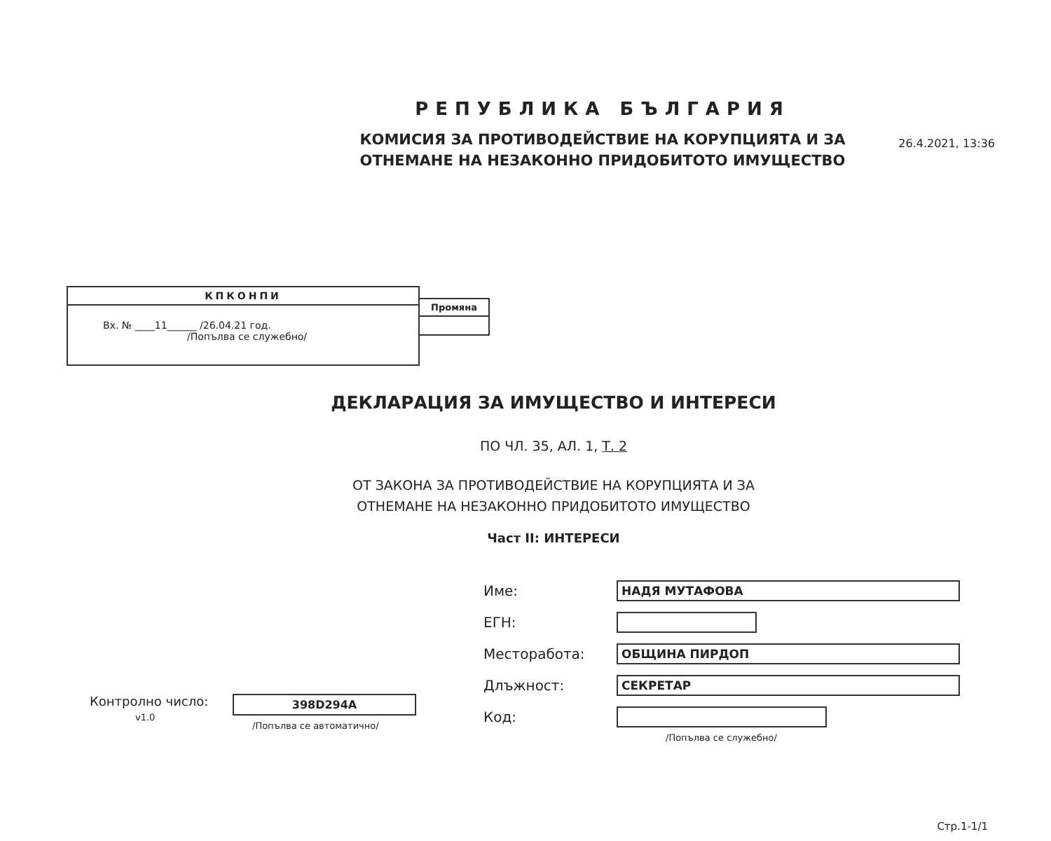26.4.2021, 13:36
РЕПУБЛИКА БЪЛГАРИЯ
КОМИСИЯ ЗА ПРОТИВОДЕЙСТВИЕ НА КОРУПЦИЯТА И ЗА
ОТНЕМАНЕ НА НЕЗАКОННО ПРИДОБИТОТО ИМУЩЕСТВО
КПКОНПИ
Вх. № ____11______ /26.04.21 год.
/Попълва се служебно/
Промяна
ДЕКЛАРАЦИЯ ЗА ИМУЩЕСТВО И ИНТЕРЕСИ
ПО ЧЛ. 35, АЛ. 1, Т. 2
ОТ ЗАКОНА ЗА ПРОТИВОДЕЙСТВИЕ НА КОРУПЦИЯТА И ЗА
ОТНЕМАНЕ НА НЕЗАКОННО ПРИДОБИТОТО ИМУЩЕСТВО
Част II: ИНТЕРЕСИ
Име: НАДЯ МУТАФОВА
ЕГН:
Месторабота: ОБЩИНА ПИРДОП
Длъжност: СЕКРЕТАР
Код:
/Попълва се служебно/
Контролно число:
v1.0
398D294A
/Попълва се автоматично/
Стр.1-1/1